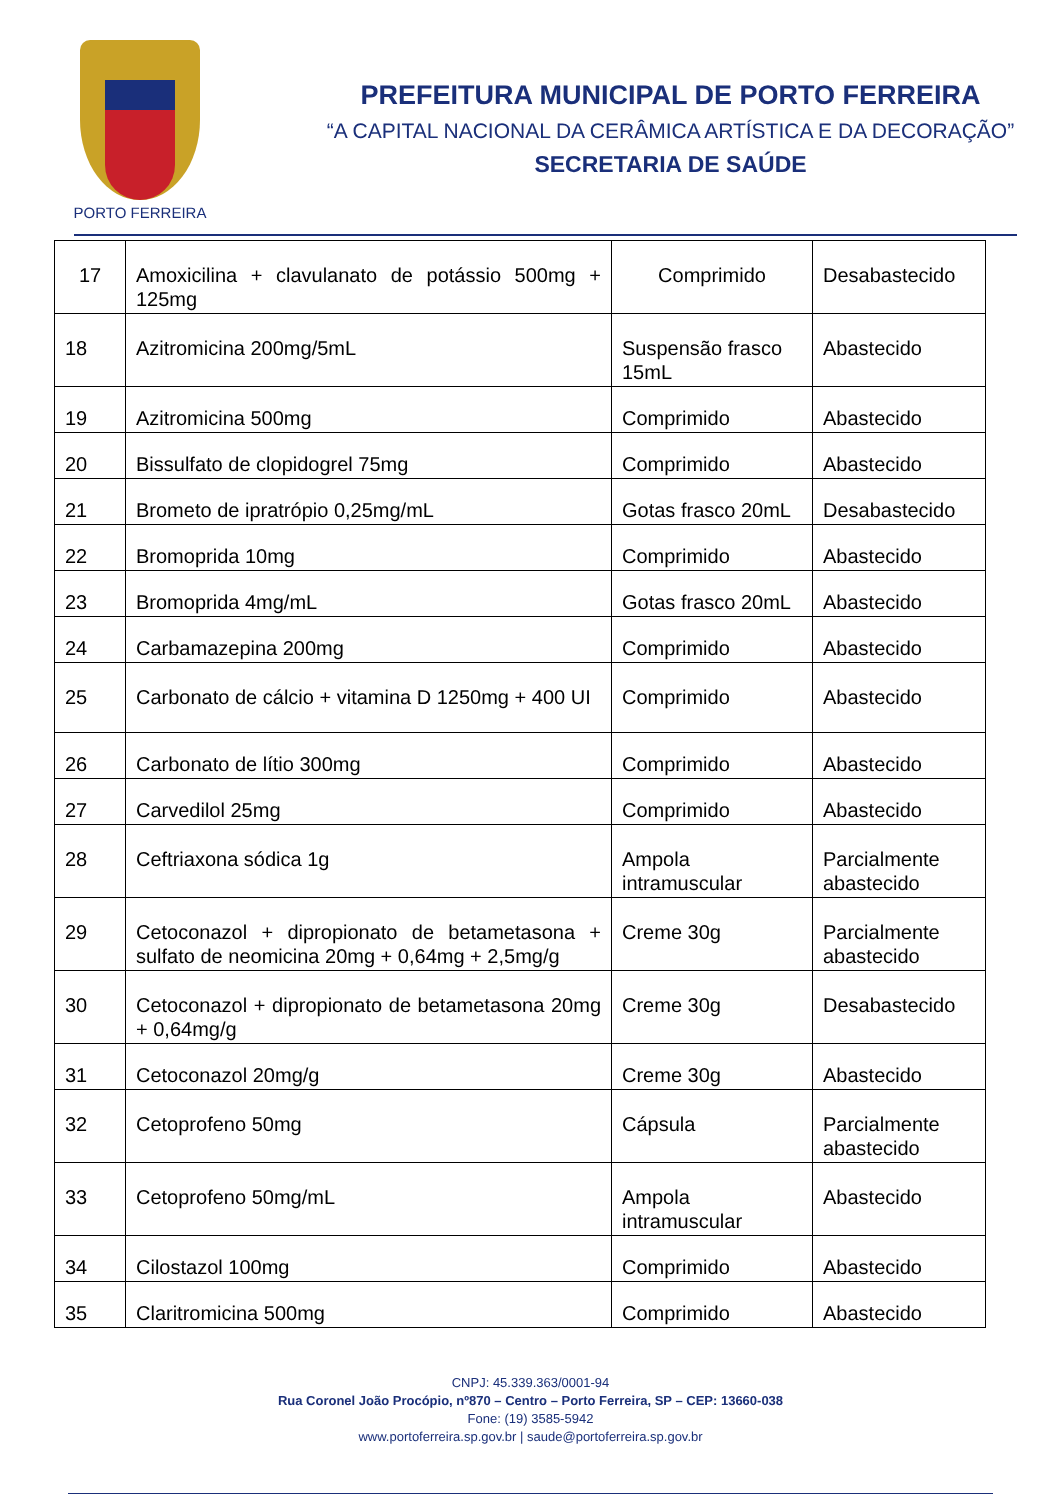PORTO FERREIRA
PREFEITURA MUNICIPAL DE PORTO FERREIRA
“A CAPITAL NACIONAL DA CERÂMICA ARTÍSTICA E DA DECORAÇÃO”
SECRETARIA DE SAÚDE
| 17 | Amoxicilina + clavulanato de potássio 500mg + 125mg | Comprimido | Desabastecido |
| 18 | Azitromicina 200mg/5mL | Suspensão frasco 15mL | Abastecido |
| 19 | Azitromicina 500mg | Comprimido | Abastecido |
| 20 | Bissulfato de clopidogrel 75mg | Comprimido | Abastecido |
| 21 | Brometo de ipratrópio 0,25mg/mL | Gotas frasco 20mL | Desabastecido |
| 22 | Bromoprida 10mg | Comprimido | Abastecido |
| 23 | Bromoprida 4mg/mL | Gotas frasco 20mL | Abastecido |
| 24 | Carbamazepina 200mg | Comprimido | Abastecido |
| 25 | Carbonato de cálcio + vitamina D 1250mg + 400 UI | Comprimido | Abastecido |
| 26 | Carbonato de lítio 300mg | Comprimido | Abastecido |
| 27 | Carvedilol 25mg | Comprimido | Abastecido |
| 28 | Ceftriaxona sódica 1g | Ampola intramuscular | Parcialmente abastecido |
| 29 | Cetoconazol + dipropionato de betametasona + sulfato de neomicina 20mg + 0,64mg + 2,5mg/g | Creme 30g | Parcialmente abastecido |
| 30 | Cetoconazol + dipropionato de betametasona 20mg + 0,64mg/g | Creme 30g | Desabastecido |
| 31 | Cetoconazol 20mg/g | Creme 30g | Abastecido |
| 32 | Cetoprofeno 50mg | Cápsula | Parcialmente abastecido |
| 33 | Cetoprofeno 50mg/mL | Ampola intramuscular | Abastecido |
| 34 | Cilostazol 100mg | Comprimido | Abastecido |
| 35 | Claritromicina 500mg | Comprimido | Abastecido |
CNPJ: 45.339.363/0001-94
Rua Coronel João Procópio, nº870 – Centro – Porto Ferreira, SP – CEP: 13660-038
Fone: (19) 3585-5942
www.portoferreira.sp.gov.br | saude@portoferreira.sp.gov.br